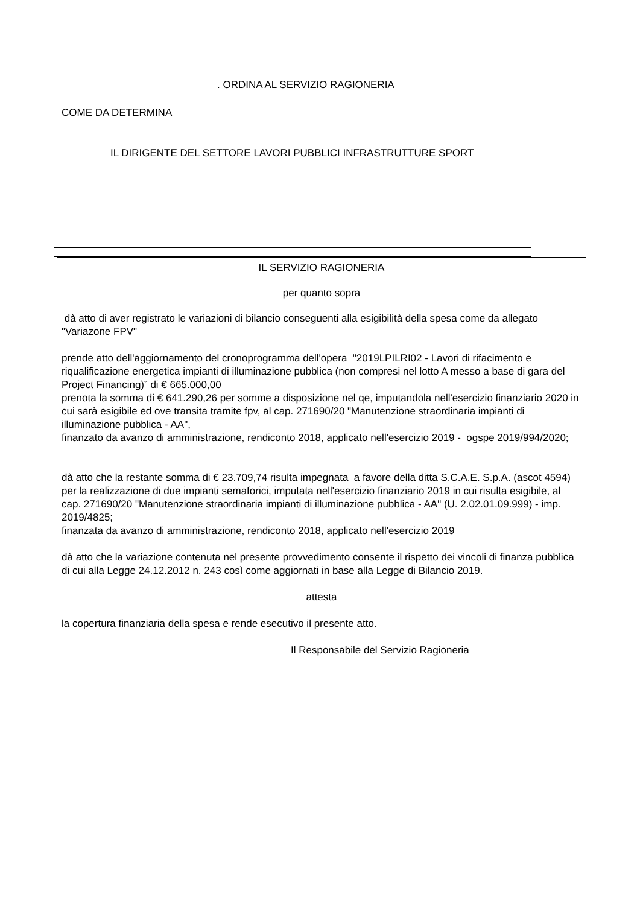. ORDINA AL SERVIZIO RAGIONERIA
COME DA DETERMINA
IL DIRIGENTE DEL SETTORE LAVORI PUBBLICI INFRASTRUTTURE SPORT
IL SERVIZIO RAGIONERIA
per quanto sopra
dà atto di aver registrato le variazioni di bilancio conseguenti alla esigibilità della spesa come da allegato "Variazone FPV"
prende atto dell'aggiornamento del cronoprogramma dell'opera "2019LPILRI02 - Lavori di rifacimento e riqualificazione energetica impianti di illuminazione pubblica (non compresi nel lotto A messo a base di gara del Project Financing)” di € 665.000,00
prenota la somma di € 641.290,26 per somme a disposizione nel qe, imputandola nell'esercizio finanziario 2020 in cui sarà esigibile ed ove transita tramite fpv, al cap. 271690/20 "Manutenzione straordinaria impianti di illuminazione pubblica - AA",
finanzato da avanzo di amministrazione, rendiconto 2018, applicato nell'esercizio 2019 - ogspe 2019/994/2020;
dà atto che la restante somma di € 23.709,74 risulta impegnata a favore della ditta S.C.A.E. S.p.A. (ascot 4594) per la realizzazione di due impianti semaforici, imputata nell'esercizio finanziario 2019 in cui risulta esigibile, al cap. 271690/20 "Manutenzione straordinaria impianti di illuminazione pubblica - AA" (U. 2.02.01.09.999) - imp. 2019/4825;
finanzata da avanzo di amministrazione, rendiconto 2018, applicato nell'esercizio 2019
dà atto che la variazione contenuta nel presente provvedimento consente il rispetto dei vincoli di finanza pubblica di cui alla Legge 24.12.2012 n. 243 così come aggiornati in base alla Legge di Bilancio 2019.
attesta
la copertura finanziaria della spesa e rende esecutivo il presente atto.
Il Responsabile del Servizio Ragioneria